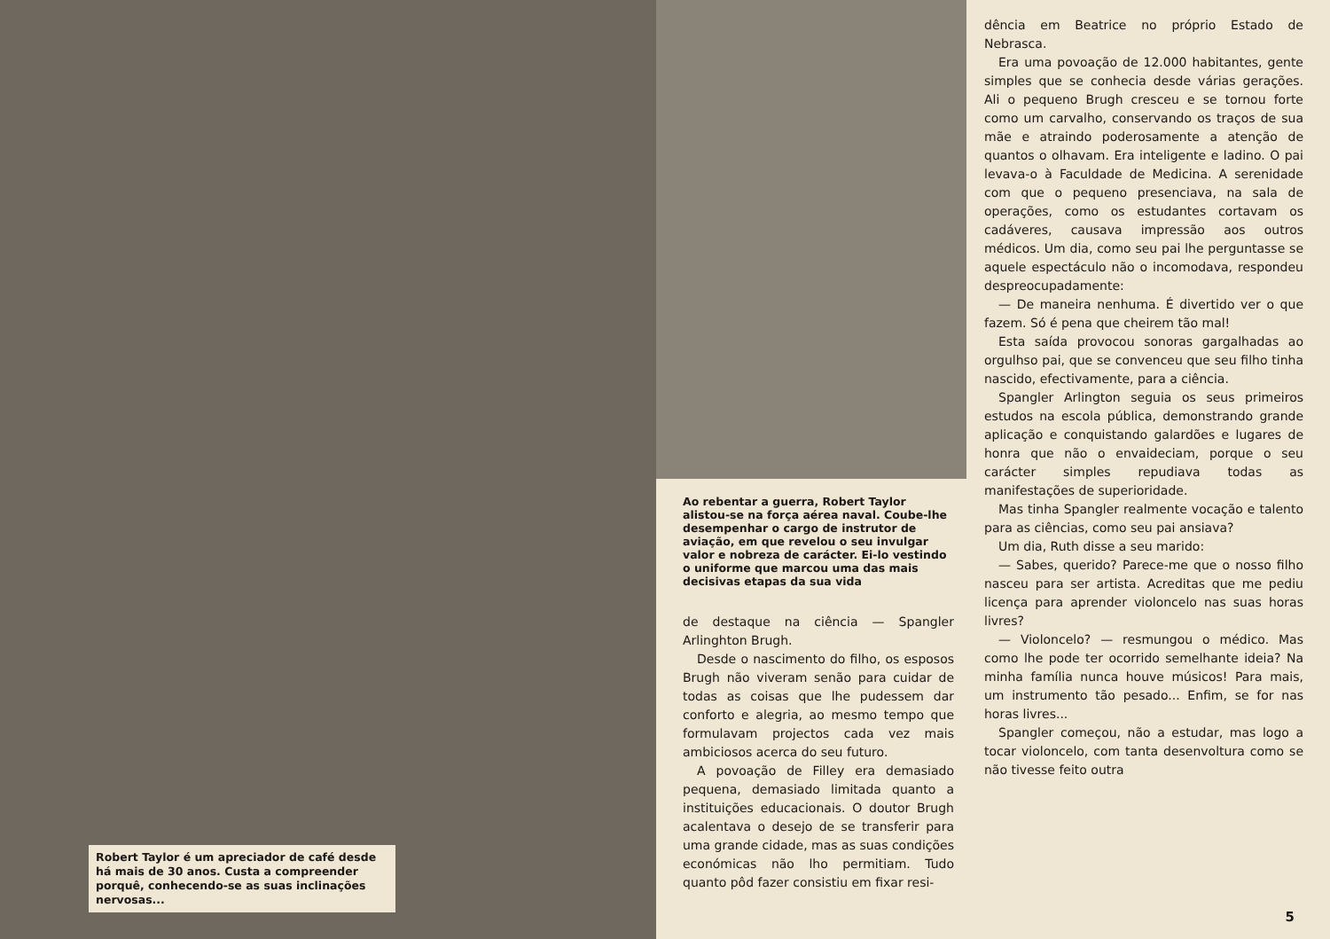Robert Taylor é um apreciador de café desde há mais de 30 anos. Custa a compreender porquê, conhecendo-se as suas inclinações nervosas...
Ao rebentar a guerra, Robert Taylor alistou-se na força aérea naval. Coube-lhe desempenhar o cargo de instrutor de aviação, em que revelou o seu invulgar valor e nobreza de carácter. Ei-lo vestindo o uniforme que marcou uma das mais decisivas etapas da sua vida
de destaque na ciência — Spangler Arlinghton Brugh.
Desde o nascimento do filho, os esposos Brugh não viveram senão para cuidar de todas as coisas que lhe pudessem dar conforto e alegria, ao mesmo tempo que formulavam projectos cada vez mais ambiciosos acerca do seu futuro.
A povoação de Filley era demasiado pequena, demasiado limitada quanto a instituições educacionais. O doutor Brugh acalentava o desejo de se transferir para uma grande cidade, mas as suas condições económicas não lho permitiam. Tudo quanto pôd fazer consistiu em fixar resi-
dência em Beatrice no próprio Estado de Nebrasca.
Era uma povoação de 12.000 habitantes, gente simples que se conhecia desde várias gerações. Ali o pequeno Brugh cresceu e se tornou forte como um carvalho, conservando os traços de sua mãe e atraindo poderosamente a atenção de quantos o olhavam. Era inteligente e ladino. O pai levava-o à Faculdade de Medicina. A serenidade com que o pequeno presenciava, na sala de operações, como os estudantes cortavam os cadáveres, causava impressão aos outros médicos. Um dia, como seu pai lhe perguntasse se aquele espectáculo não o incomodava, respondeu despreocupadamente:
— De maneira nenhuma. É divertido ver o que fazem. Só é pena que cheirem tão mal!
Esta saída provocou sonoras gargalhadas ao orgulhso pai, que se convenceu que seu filho tinha nascido, efectivamente, para a ciência.
Spangler Arlington seguia os seus primeiros estudos na escola pública, demonstrando grande aplicação e conquistando galardões e lugares de honra que não o envaideciam, porque o seu carácter simples repudiava todas as manifestações de superioridade.
Mas tinha Spangler realmente vocação e talento para as ciências, como seu pai ansiava?
Um dia, Ruth disse a seu marido:
— Sabes, querido? Parece-me que o nosso filho nasceu para ser artista. Acreditas que me pediu licença para aprender violoncelo nas suas horas livres?
— Violoncelo? — resmungou o médico. Mas como lhe pode ter ocorrido semelhante ideia? Na minha família nunca houve músicos! Para mais, um instrumento tão pesado... Enfim, se for nas horas livres...
Spangler começou, não a estudar, mas logo a tocar violoncelo, com tanta desenvoltura como se não tivesse feito outra
5